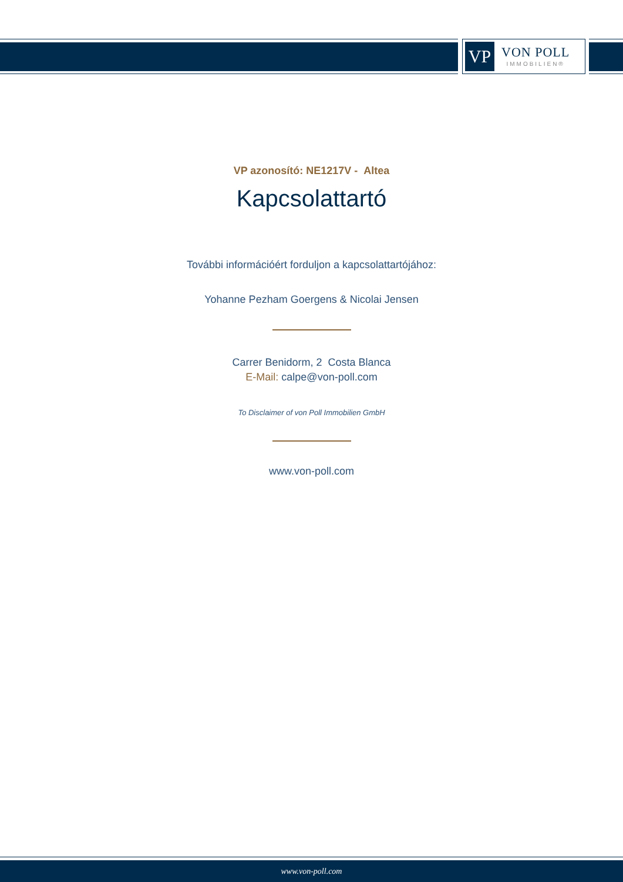VP
VON POLL
IMMOBILIEN®
VP azonosító: NE1217V - Altea
Kapcsolattartó
További információért forduljon a kapcsolattartójához:
Yohanne Pezham Goergens & Nicolai Jensen
Carrer Benidorm, 2 Costa Blanca
E-Mail: calpe@von-poll.com
To Disclaimer of von Poll Immobilien GmbH
www.von-poll.com
www.von-poll.com